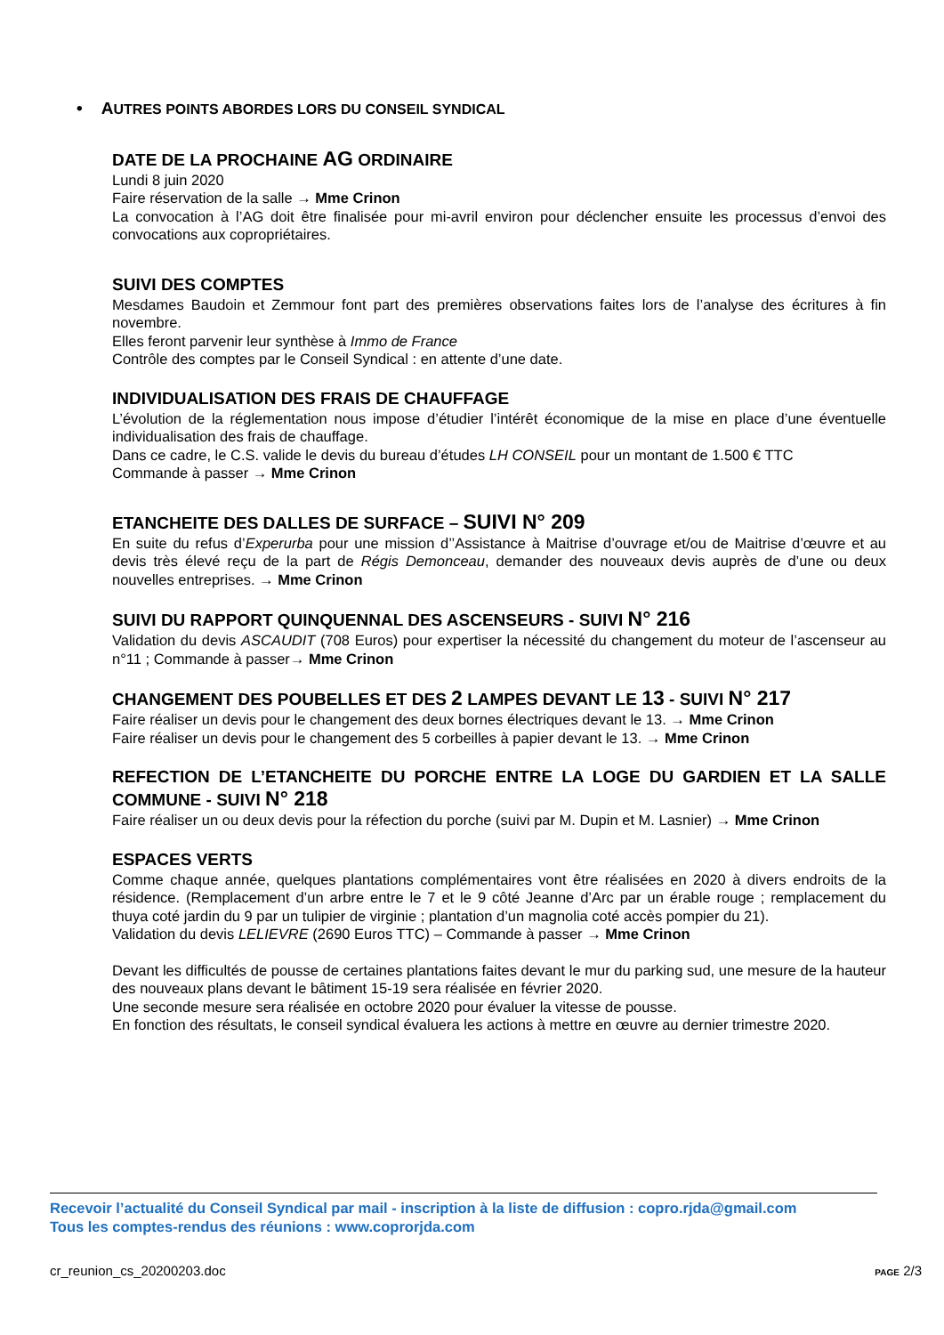• AUTRES POINTS ABORDES LORS DU CONSEIL SYNDICAL
DATE DE LA PROCHAINE AG ORDINAIRE
Lundi 8 juin 2020
Faire réservation de la salle → Mme Crinon
La convocation à l’AG doit être finalisée pour mi-avril environ pour déclencher ensuite les processus d’envoi des convocations aux copropriétaires.
SUIVI DES COMPTES
Mesdames Baudoin et Zemmour font part des premières observations faites lors de l’analyse des écritures à fin novembre.
Elles feront parvenir leur synthèse à Immo de France
Contrôle des comptes par le Conseil Syndical : en attente d’une date.
INDIVIDUALISATION DES FRAIS DE CHAUFFAGE
L’évolution de la réglementation nous impose d’étudier l’intérêt économique de la mise en place d’une éventuelle individualisation des frais de chauffage.
Dans ce cadre, le C.S. valide le devis du bureau d’études LH CONSEIL pour un montant de 1.500 € TTC
Commande à passer → Mme Crinon
ETANCHEITE DES DALLES DE SURFACE – SUIVI N° 209
En suite du refus d’Experurba pour une mission d’’Assistance à Maitrise d’ouvrage et/ou de Maitrise d’œuvre et au devis très élevé reçu de la part de Régis Demonceau, demander des nouveaux devis auprès de d’une ou deux nouvelles entreprises. → Mme Crinon
SUIVI DU RAPPORT QUINQUENNAL DES ASCENSEURS - SUIVI N° 216
Validation du devis ASCAUDIT (708 Euros) pour expertiser la nécessité du changement du moteur de l’ascenseur au n°11 ; Commande à passer→ Mme Crinon
CHANGEMENT DES POUBELLES ET DES 2 LAMPES DEVANT LE 13 - SUIVI N° 217
Faire réaliser un devis pour le changement des deux bornes électriques devant le 13. → Mme Crinon
Faire réaliser un devis pour le changement des 5 corbeilles à papier devant le 13. → Mme Crinon
REFECTION DE L’ETANCHEITE DU PORCHE ENTRE LA LOGE DU GARDIEN ET LA SALLE COMMUNE - SUIVI N° 218
Faire réaliser un ou deux devis pour la réfection du porche (suivi par M. Dupin et M. Lasnier) → Mme Crinon
ESPACES VERTS
Comme chaque année, quelques plantations complémentaires vont être réalisées en 2020 à divers endroits de la résidence. (Remplacement d’un arbre entre le 7 et le 9 côté Jeanne d’Arc par un érable rouge ; remplacement du thuya coté jardin du 9 par un tulipier de virginie ; plantation d’un magnolia coté accès pompier du 21).
Validation du devis LELIEVRE (2690 Euros TTC) – Commande à passer → Mme Crinon
Devant les difficultés de pousse de certaines plantations faites devant le mur du parking sud, une mesure de la hauteur des nouveaux plans devant le bâtiment 15-19 sera réalisée en février 2020.
Une seconde mesure sera réalisée en octobre 2020 pour évaluer la vitesse de pousse.
En fonction des résultats, le conseil syndical évaluera les actions à mettre en œuvre au dernier trimestre 2020.
Recevoir l’actualité du Conseil Syndical par mail - inscription à la liste de diffusion : copro.rjda@gmail.com
Tous les comptes-rendus des réunions : www.coprorjda.com
cr_reunion_cs_20200203.doc PAGE 2/3